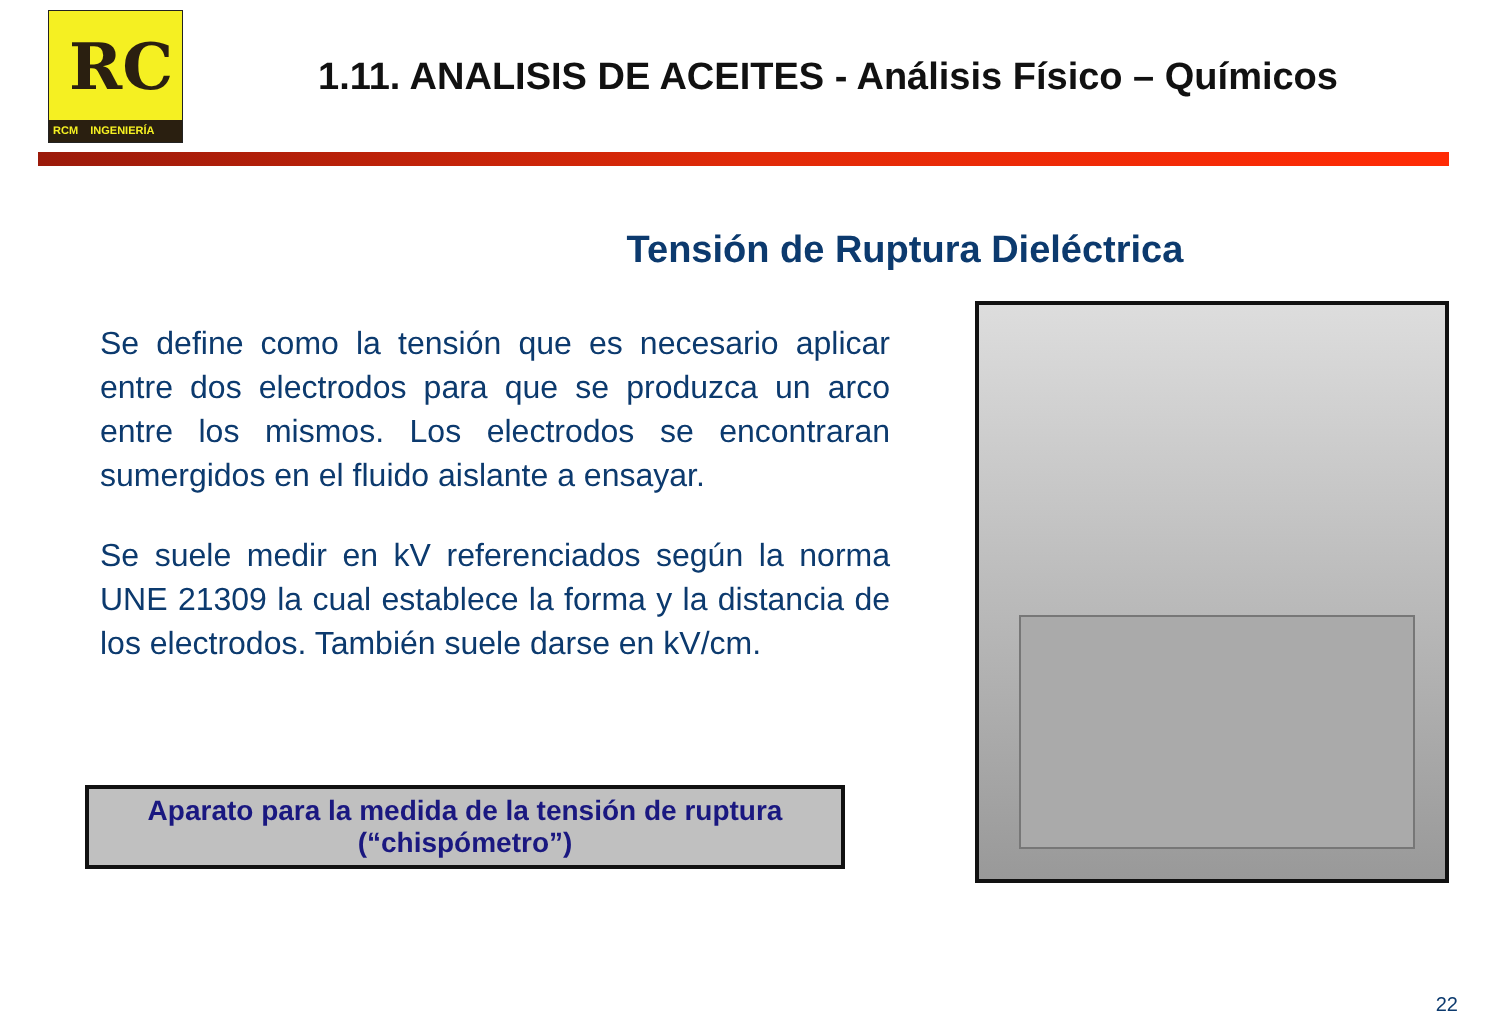RC
RCM INGENIERÍA
1.11. ANALISIS DE ACEITES - Análisis Físico – Químicos
Tensión de Ruptura Dieléctrica
Se define como la tensión que es necesario aplicar entre dos electrodos para que se produzca un arco entre los mismos. Los electrodos se encontraran sumergidos en el fluido aislante a ensayar.
Se suele medir en kV referenciados según la norma UNE 21309 la cual establece la forma y la distancia de los electrodos. También suele darse en kV/cm.
Aparato para la medida de la tensión de ruptura
(“chispómetro”)
22